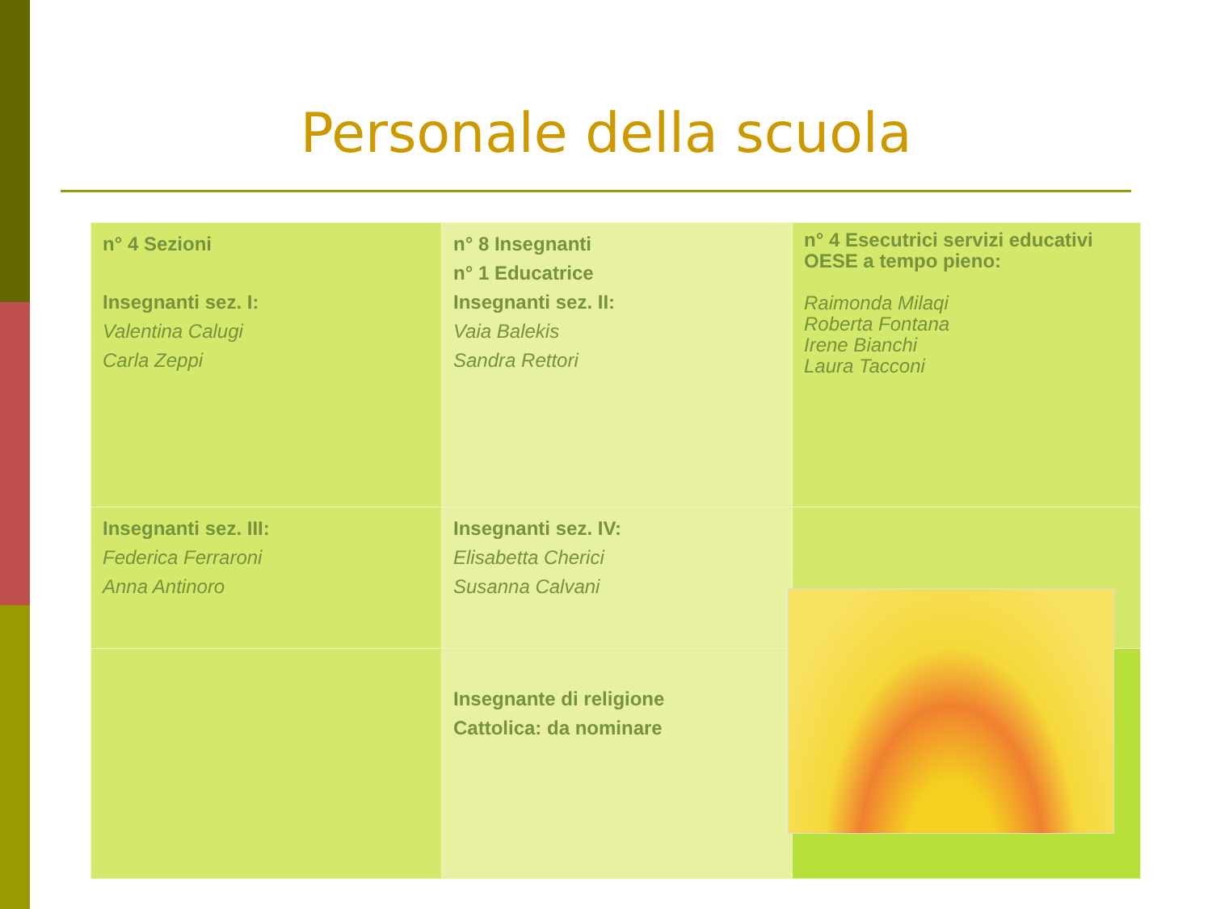Personale della scuola
| n° 4 Sezioni Insegnanti sez. I: Valentina Calugi Carla Zeppi | n° 8 Insegnanti n° 1 Educatrice Insegnanti sez. II: Vaia Balekis Sandra Rettori | n° 4 Esecutrici servizi educativi OESE a tempo pieno: Raimonda Milaqi Roberta Fontana Irene Bianchi Laura Tacconi |
| Insegnanti sez. III: Federica Ferraroni Anna Antinoro | Insegnanti sez. IV: Elisabetta Cherici Susanna Calvani | |
| | Insegnante di religione Cattolica: da nominare | |